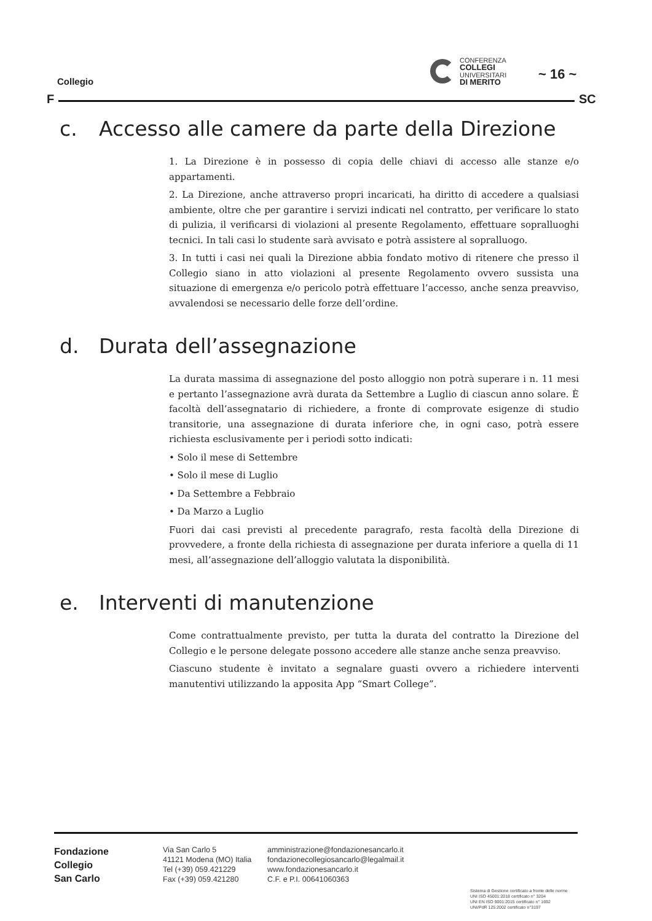Collegio
CONFERENZA
COLLEGI
UNIVERSITARI
DI MERITO
~ 16 ~
F SC
c. Accesso alle camere da parte della Direzione
1. La Direzione è in possesso di copia delle chiavi di accesso alle stanze e/o appartamenti.
2. La Direzione, anche attraverso propri incaricati, ha diritto di accedere a qualsiasi ambiente, oltre che per garantire i servizi indicati nel contratto, per verificare lo stato di pulizia, il verificarsi di violazioni al presente Regolamento, effettuare sopralluoghi tecnici. In tali casi lo studente sarà avvisato e potrà assistere al sopralluogo.
3. In tutti i casi nei quali la Direzione abbia fondato motivo di ritenere che presso il Collegio siano in atto violazioni al presente Regolamento ovvero sussista una situazione di emergenza e/o pericolo potrà effettuare l’accesso, anche senza preavviso, avvalendosi se necessario delle forze dell’ordine.
d. Durata dell’assegnazione
La durata massima di assegnazione del posto alloggio non potrà superare i n. 11 mesi e pertanto l’assegnazione avrà durata da Settembre a Luglio di ciascun anno solare. È facoltà dell’assegnatario di richiedere, a fronte di comprovate esigenze di studio transitorie, una assegnazione di durata inferiore che, in ogni caso, potrà essere richiesta esclusivamente per i periodi sotto indicati:
• Solo il mese di Settembre
• Solo il mese di Luglio
• Da Settembre a Febbraio
• Da Marzo a Luglio
Fuori dai casi previsti al precedente paragrafo, resta facoltà della Direzione di provvedere, a fronte della richiesta di assegnazione per durata inferiore a quella di 11 mesi, all’assegnazione dell’alloggio valutata la disponibilità.
e. Interventi di manutenzione
Come contrattualmente previsto, per tutta la durata del contratto la Direzione del Collegio e le persone delegate possono accedere alle stanze anche senza preavviso.
Ciascuno studente è invitato a segnalare guasti ovvero a richiedere interventi manutentivi utilizzando la apposita App “Smart College”.
Fondazione
Collegio
San Carlo
Via San Carlo 5
41121 Modena (MO) Italia
Tel (+39) 059.421229
Fax (+39) 059.421280
amministrazione@fondazionesancarlo.it
fondazionecollegiosancarlo@legalmail.it
www.fondazionesancarlo.it
C.F. e P.I. 00641060363
Sistema di Gestione certificato a fronte delle norme
UNI ISO 45001:2018 certificato n° 3204
UNI EN ISO 9001:2015 certificato n° 1692
UNI/PdR 125:2002 certificato n°3197